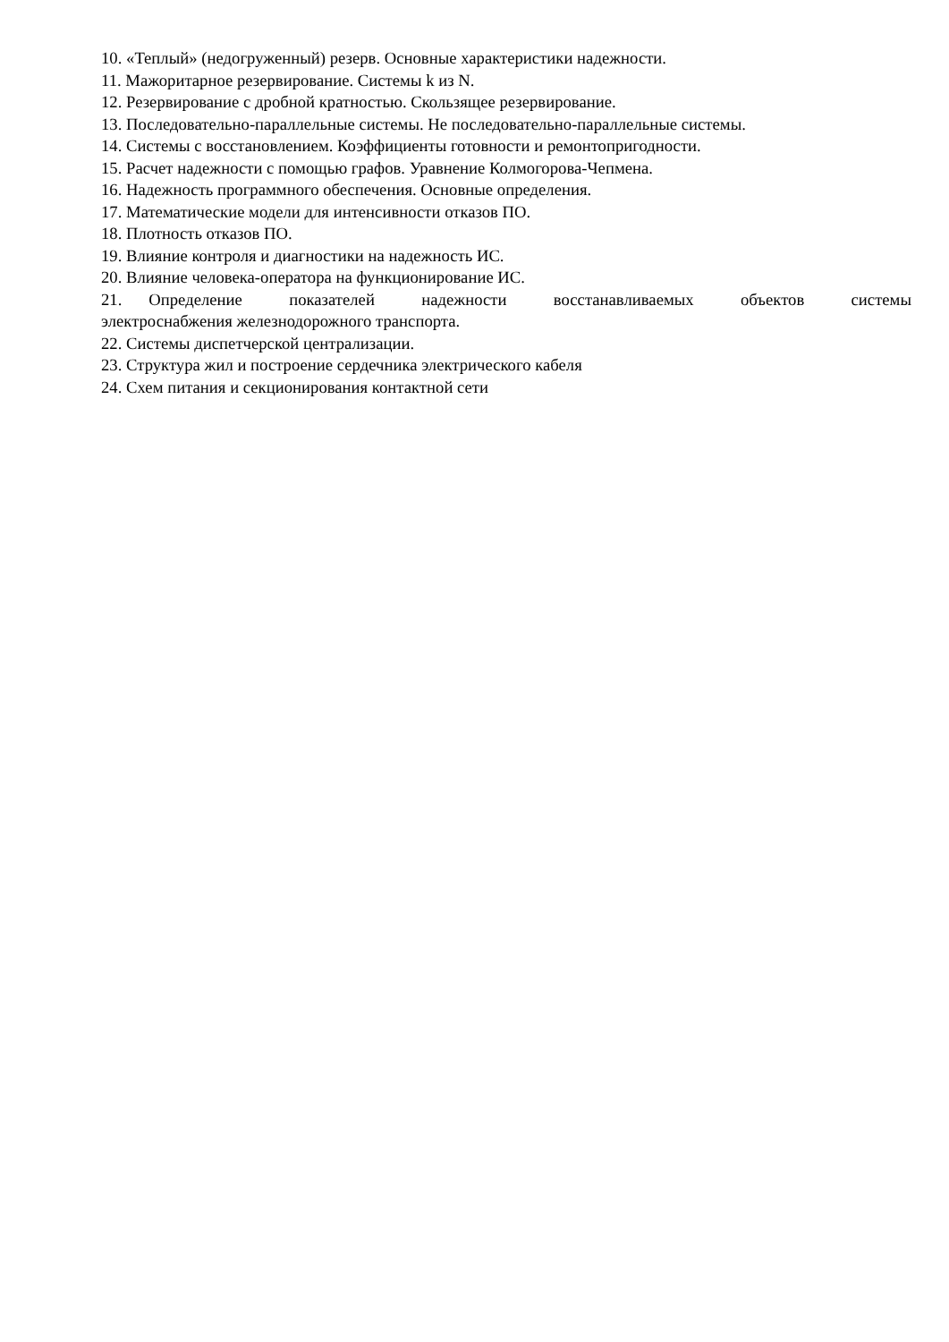10. «Теплый» (недогруженный) резерв. Основные характеристики надежности.
11. Мажоритарное резервирование. Системы k из N.
12. Резервирование с дробной кратностью. Скользящее резервирование.
13. Последовательно-параллельные системы. Не последовательно-параллельные системы.
14. Системы с восстановлением. Коэффициенты готовности и ремонтопригодности.
15. Расчет надежности с помощью графов. Уравнение Колмогорова-Чепмена.
16. Надежность программного обеспечения. Основные определения.
17. Математические модели для интенсивности отказов ПО.
18. Плотность отказов ПО.
19. Влияние контроля и диагностики на надежность ИС.
20. Влияние человека-оператора на функционирование ИС.
21. Определение показателей надежности восстанавливаемых объектов системы электроснабжения железнодорожного транспорта.
22. Системы диспетчерской централизации.
23. Структура жил и построение сердечника электрического кабеля
24. Схем питания и секционирования контактной сети